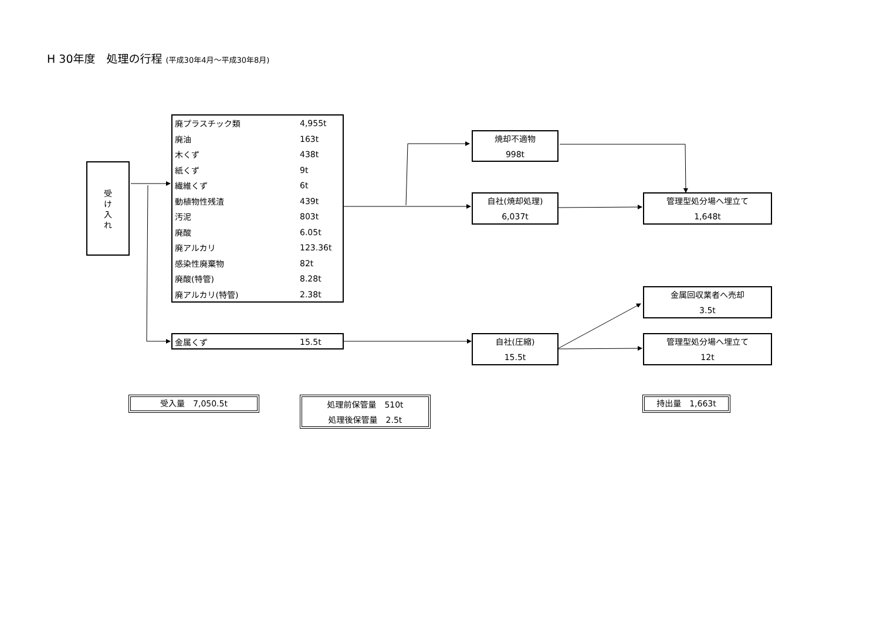H 30年度　処理の行程 (平成30年4月～平成30年8月)
受
け
入
れ
| 廃プラスチック類 | 4,955t |
| 廃油 | 163t |
| 木くず | 438t |
| 紙くず | 9t |
| 繊維くず | 6t |
| 動植物性残渣 | 439t |
| 汚泥 | 803t |
| 廃酸 | 6.05t |
| 廃アルカリ | 123.36t |
| 感染性廃棄物 | 82t |
| 廃酸(特管) | 8.28t |
| 廃アルカリ(特管) | 2.38t |
| 金属くず | 15.5t |
焼却不適物
998t
自社(焼却処理)
6,037t
自社(圧縮)
15.5t
管理型処分場へ埋立て
1,648t
金属回収業者へ売却
3.5t
管理型処分場へ埋立て
12t
受入量　7,050.5t
処理前保管量　510t
処理後保管量　2.5t
持出量　1,663t